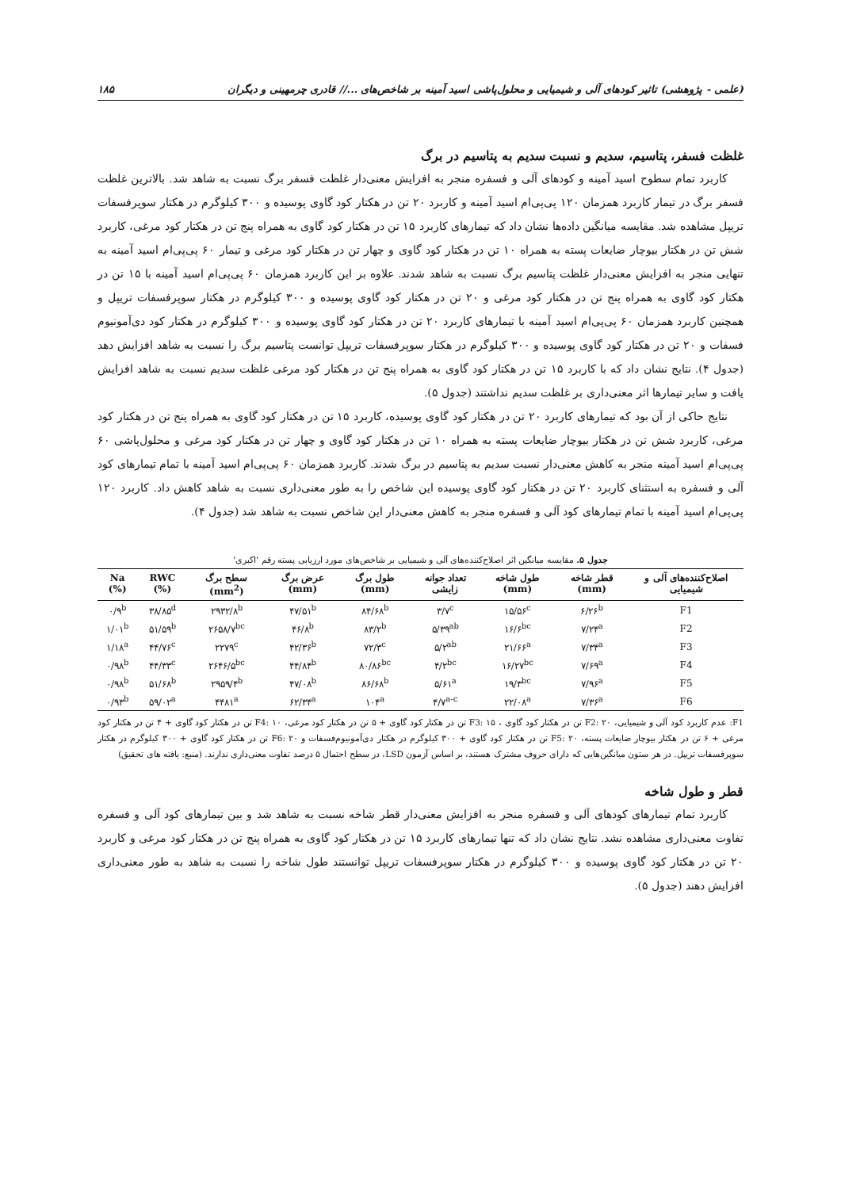(علمی - پژوهشی) تاثیر کودهای آلی و شیمیایی و محلول‌پاشی اسید آمینه بر شاخص‌های ...// قادری چرمهینی و دیگران ۱۸۵
غلظت فسفر، پتاسیم، سدیم و نسبت سدیم به پتاسیم در برگ
کاربرد تمام سطوح اسید آمینه و کودهای آلی و فسفره منجر به افزایش معنی‌دار غلظت فسفر برگ نسبت به شاهد شد. بالاترین غلظت فسفر برگ در تیمار کاربرد همزمان ۱۲۰ پی‌پی‌ام اسید آمینه و کاربرد ۲۰ تن در هکتار کود گاوی پوسیده و ۳۰۰ کیلوگرم در هکتار سوپرفسفات تریپل مشاهده شد. مقایسه میانگین داده‌ها نشان داد که تیمارهای کاربرد ۱۵ تن در هکتار کود گاوی به همراه پنج تن در هکتار کود مرغی، کاربرد شش تن در هکتار بیوچار ضایعات پسته به همراه ۱۰ تن در هکتار کود گاوی و چهار تن در هکتار کود مرغی و تیمار ۶۰ پی‌پی‌ام اسید آمینه به تنهایی منجر به افزایش معنی‌دار غلظت پتاسیم برگ نسبت به شاهد شدند. علاوه بر این کاربرد همزمان ۶۰ پی‌پی‌ام اسید آمینه با ۱۵ تن در هکتار کود گاوی به همراه پنج تن در هکتار کود مرغی و ۲۰ تن در هکتار کود گاوی پوسیده و ۳۰۰ کیلوگرم در هکتار سوپرفسفات تریپل و همچنین کاربرد همزمان ۶۰ پی‌پی‌ام اسید آمینه با تیمارهای کاربرد ۲۰ تن در هکتار کود گاوی پوسیده و ۳۰۰ کیلوگرم در هکتار کود دی‌آمونیوم فسفات و ۲۰ تن در هکتار کود گاوی پوسیده و ۳۰۰ کیلوگرم در هکتار سوپرفسفات تریپل توانست پتاسیم برگ را نسبت به شاهد افزایش دهد (جدول ۴). نتایج نشان داد که با کاربرد ۱۵ تن در هکتار کود گاوی به همراه پنج تن در هکتار کود مرغی غلظت سدیم نسبت به شاهد افزایش یافت و سایر تیمارها اثر معنی‌داری بر غلظت سدیم نداشتند (جدول ۵).
نتایج حاکی از آن بود که تیمارهای کاربرد ۲۰ تن در هکتار کود گاوی پوسیده، کاربرد ۱۵ تن در هکتار کود گاوی به همراه پنج تن در هکتار کود مرغی، کاربرد شش تن در هکتار بیوچار ضایعات پسته به همراه ۱۰ تن در هکتار کود گاوی و چهار تن در هکتار کود مرغی و محلول‌پاشی ۶۰ پی‌پی‌ام اسید آمینه منجر به کاهش معنی‌دار نسبت سدیم به پتاسیم در برگ شدند. کاربرد همزمان ۶۰ پی‌پی‌ام اسید آمینه با تمام تیمارهای کود آلی و فسفره به استثنای کاربرد ۲۰ تن در هکتار کود گاوی پوسیده این شاخص را به طور معنی‌داری نسبت به شاهد کاهش داد. کاربرد ۱۲۰ پی‌پی‌ام اسید آمینه با تمام تیمارهای کود آلی و فسفره منجر به کاهش معنی‌دار این شاخص نسبت به شاهد شد (جدول ۴).
جدول ۵. مقایسه میانگین اثر اصلاح‌کننده‌های آلی و شیمیایی بر شاخص‌های مورد ارزیابی پسته رقم 'اکبری'
| اصلاح‌کننده‌های آلی و شیمیایی | قطر شاخه (mm) | طول شاخه (mm) | تعداد جوانه زایشی | طول برگ (mm) | عرض برگ (mm) | سطح برگ (mm<sup>2</sup>) | RWC (%) | Na (%) |
| --- | --- | --- | --- | --- | --- | --- | --- | --- |
| F1 | ۶/۲۶<sup>b</sup> | ۱۵/۵۶<sup>c</sup> | ۳/۷<sup>c</sup> | ۸۴/۶۸<sup>b</sup> | ۴۷/۵۱<sup>b</sup> | ۲۹۳۲/۸<sup>b</sup> | ۳۸/۸۵<sup>d</sup> | ۰/۹<sup>b</sup> |
| F2 | ۷/۲۴<sup>a</sup> | ۱۶/۶<sup>bc</sup> | ۵/۳۹<sup>ab</sup> | ۸۳/۲<sup>b</sup> | ۴۶/۸<sup>b</sup> | ۲۶۵۸/۷<sup>bc</sup> | ۵۱/۵۹<sup>b</sup> | ۱/۰۱<sup>b</sup> |
| F3 | ۷/۳۴<sup>a</sup> | ۲۱/۶۶<sup>a</sup> | ۵/۲<sup>ab</sup> | ۷۲/۳<sup>c</sup> | ۴۲/۳۶<sup>b</sup> | ۲۲۷۹<sup>c</sup> | ۴۴/۷۶<sup>c</sup> | ۱/۱۸<sup>a</sup> |
| F4 | ۷/۶۹<sup>a</sup> | ۱۶/۲۷<sup>bc</sup> | ۴/۲<sup>bc</sup> | ۸۰/۸۶<sup>bc</sup> | ۴۴/۸۴<sup>b</sup> | ۲۶۴۶/۵<sup>bc</sup> | ۴۴/۳۳<sup>c</sup> | ۰/۹۸<sup>b</sup> |
| F5 | ۷/۹۶<sup>a</sup> | ۱۹/۳<sup>bc</sup> | ۵/۶۱<sup>a</sup> | ۸۶/۶۸<sup>b</sup> | ۴۷/۰۸<sup>b</sup> | ۲۹۵۹/۴<sup>b</sup> | ۵۱/۶۸<sup>b</sup> | ۰/۹۸<sup>b</sup> |
| F6 | ۷/۳۶<sup>a</sup> | ۲۲/۰۸<sup>a</sup> | ۴/۷<sup>a-c</sup> | ۱۰۴<sup>a</sup> | ۶۲/۳۴<sup>a</sup> | ۴۴۸۱<sup>a</sup> | ۵۹/۰۲<sup>a</sup> | ۰/۹۳<sup>b</sup> |
F1: عدم کاربرد کود آلی و شیمیایی، F2: ۲۰ تن در هکتار کود گاوی ، F3: ۱۵ تن در هکتار کود گاوی + ۵ تن در هکتار کود مرغی، F4: ۱۰ تن در هکتار کود گاوی + ۴ تن در هکتار کود مرغی + ۶ تن در هکتار بیوچار ضایعات پسته، F5: ۲۰ تن در هکتار کود گاوی + ۳۰۰ کیلوگرم در هکتار دی‌آمونیوم‌فسفات و F6: ۲۰ تن در هکتار کود گاوی + ۳۰۰ کیلوگرم در هکتار سوپرفسفات تریپل. در هر ستون میانگین‌هایی که دارای حروف مشترک هستند، بر اساس آزمون LSD، در سطح احتمال ۵ درصد تفاوت معنی‌داری ندارند. (منبع: یافته های تحقیق)
قطر و طول شاخه
کاربرد تمام تیمارهای کودهای آلی و فسفره منجر به افزایش معنی‌دار قطر شاخه نسبت به شاهد شد و بین تیمارهای کود آلی و فسفره تفاوت معنی‌داری مشاهده نشد. نتایج نشان داد که تنها تیمارهای کاربرد ۱۵ تن در هکتار کود گاوی به همراه پنج تن در هکتار کود مرغی و کاربرد ۲۰ تن در هکتار کود گاوی پوسیده و ۳۰۰ کیلوگرم در هکتار سوپرفسفات تریپل توانستند طول شاخه را نسبت به شاهد به طور معنی‌داری افزایش دهند (جدول ۵).